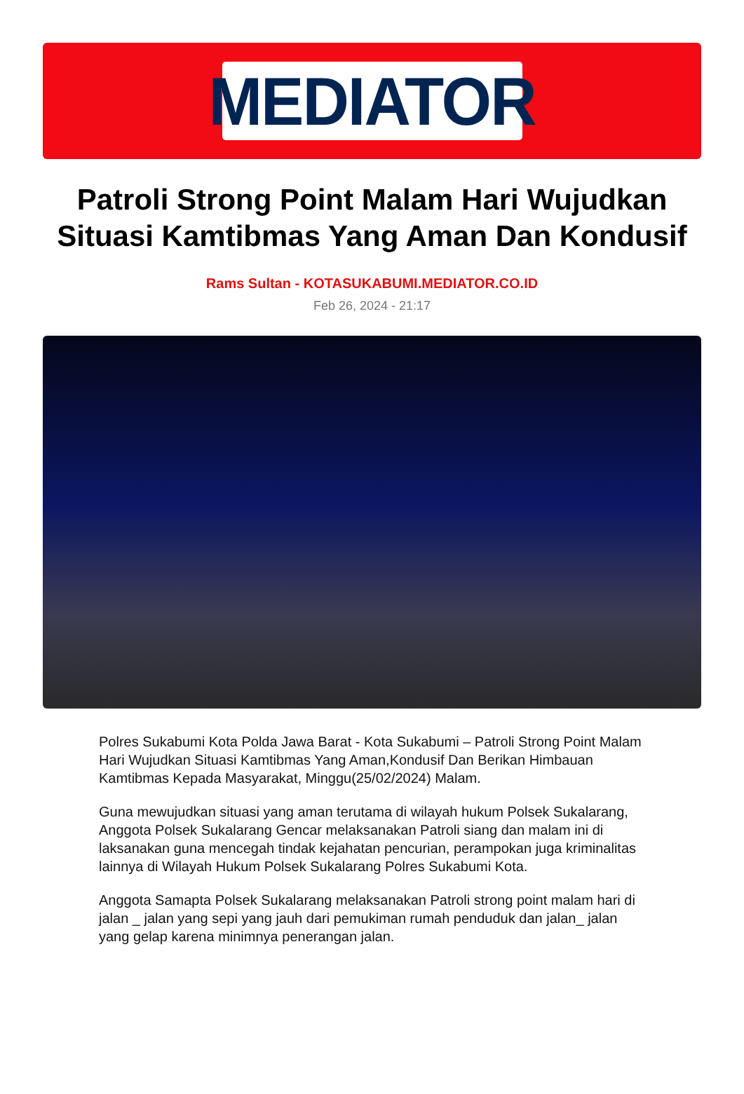MEDIATOR
Patroli Strong Point Malam Hari Wujudkan Situasi Kamtibmas Yang Aman Dan Kondusif
Rams Sultan - KOTASUKABUMI.MEDIATOR.CO.ID
Feb 26, 2024 - 21:17
Polres Sukabumi Kota Polda Jawa Barat - Kota Sukabumi – Patroli Strong Point Malam Hari Wujudkan Situasi Kamtibmas Yang Aman,Kondusif Dan Berikan Himbauan Kamtibmas Kepada Masyarakat, Minggu(25/02/2024) Malam.
Guna mewujudkan situasi yang aman terutama di wilayah hukum Polsek Sukalarang, Anggota Polsek Sukalarang Gencar melaksanakan Patroli siang dan malam ini di laksanakan guna mencegah tindak kejahatan pencurian, perampokan juga kriminalitas lainnya di Wilayah Hukum Polsek Sukalarang Polres Sukabumi Kota.
Anggota Samapta Polsek Sukalarang melaksanakan Patroli strong point malam hari di jalan _ jalan yang sepi yang jauh dari pemukiman rumah penduduk dan jalan_ jalan yang gelap karena minimnya penerangan jalan.